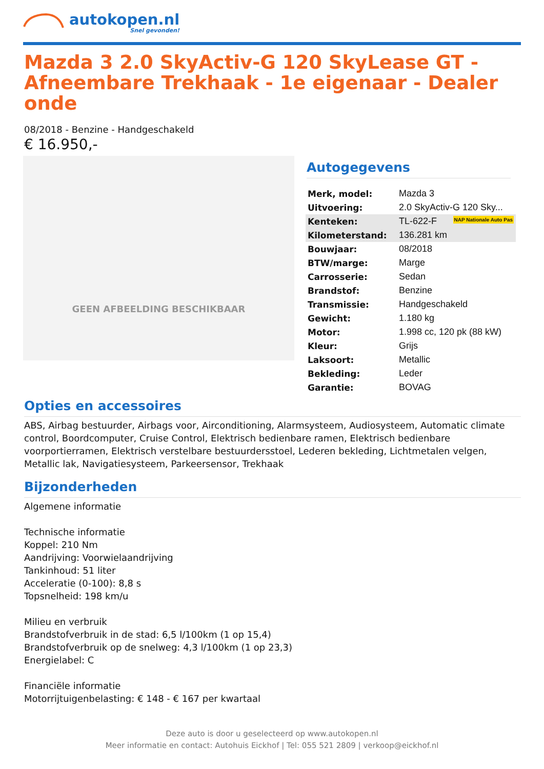autokopen.nl
Snel gevonden!
Mazda 3 2.0 SkyActiv-G 120 SkyLease GT - Afneembare Trekhaak - 1e eigenaar - Dealer onde
08/2018 - Benzine - Handgeschakeld
€ 16.950,-
GEEN AFBEELDING BESCHIKBAAR
Autogegevens
| Merk, model: | Mazda 3 |
| Uitvoering: | 2.0 SkyActiv-G 120 Sky... |
| Kenteken: | TL-622-F NAP Nationale Auto Pas |
| Kilometerstand: | 136.281 km |
| Bouwjaar: | 08/2018 |
| BTW/marge: | Marge |
| Carrosserie: | Sedan |
| Brandstof: | Benzine |
| Transmissie: | Handgeschakeld |
| Gewicht: | 1.180 kg |
| Motor: | 1.998 cc, 120 pk (88 kW) |
| Kleur: | Grijs |
| Laksoort: | Metallic |
| Bekleding: | Leder |
| Garantie: | BOVAG |
Opties en accessoires
ABS, Airbag bestuurder, Airbags voor, Airconditioning, Alarmsysteem, Audiosysteem, Automatic climate control, Boordcomputer, Cruise Control, Elektrisch bedienbare ramen, Elektrisch bedienbare voorportierramen, Elektrisch verstelbare bestuurdersstoel, Lederen bekleding, Lichtmetalen velgen, Metallic lak, Navigatiesysteem, Parkeersensor, Trekhaak
Bijzonderheden
Algemene informatie
Technische informatie
Koppel: 210 Nm
Aandrijving: Voorwielaandrijving
Tankinhoud: 51 liter
Acceleratie (0-100): 8,8 s
Topsnelheid: 198 km/u
Milieu en verbruik
Brandstofverbruik in de stad: 6,5 l/100km (1 op 15,4)
Brandstofverbruik op de snelweg: 4,3 l/100km (1 op 23,3)
Energielabel: C
Financiële informatie
Motorrijtuigenbelasting: € 148 - € 167 per kwartaal
Deze auto is door u geselecteerd op www.autokopen.nl
Meer informatie en contact: Autohuis Eickhof | Tel: 055 521 2809 | verkoop@eickhof.nl